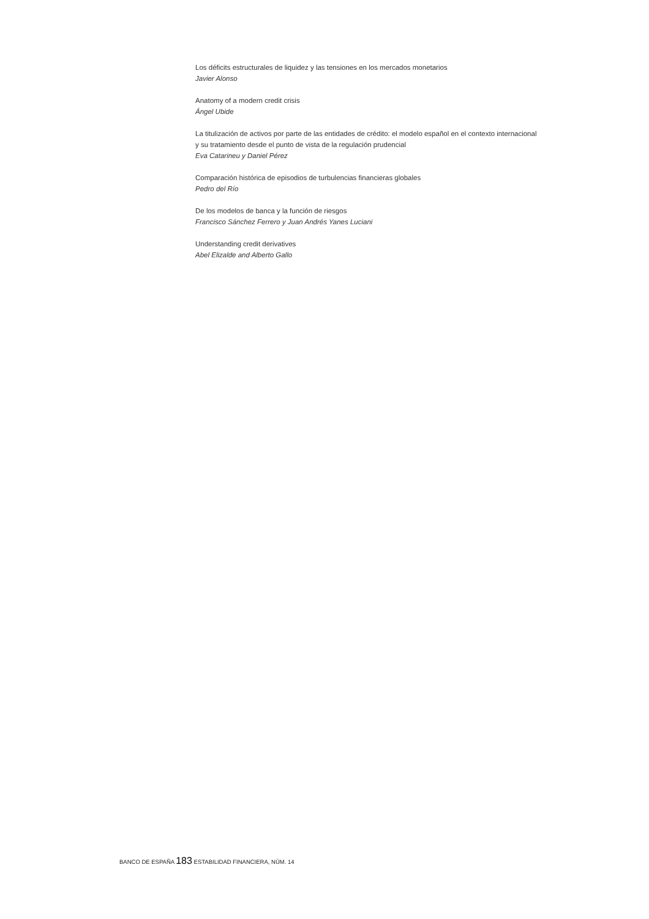Los déficits estructurales de liquidez y las tensiones en los mercados monetarios
Javier Alonso
Anatomy of a modern credit crisis
Ángel Ubide
La titulización de activos por parte de las entidades de crédito: el modelo español en el contexto internacional
y su tratamiento desde el punto de vista de la regulación prudencial
Eva Catarineu y Daniel Pérez
Comparación histórica de episodios de turbulencias financieras globales
Pedro del Río
De los modelos de banca y la función de riesgos
Francisco Sánchez Ferrero y Juan Andrés Yanes Luciani
Understanding credit derivatives
Abel Elizalde and Alberto Gallo
BANCO DE ESPAÑA 183 ESTABILIDAD FINANCIERA, NÚM. 14